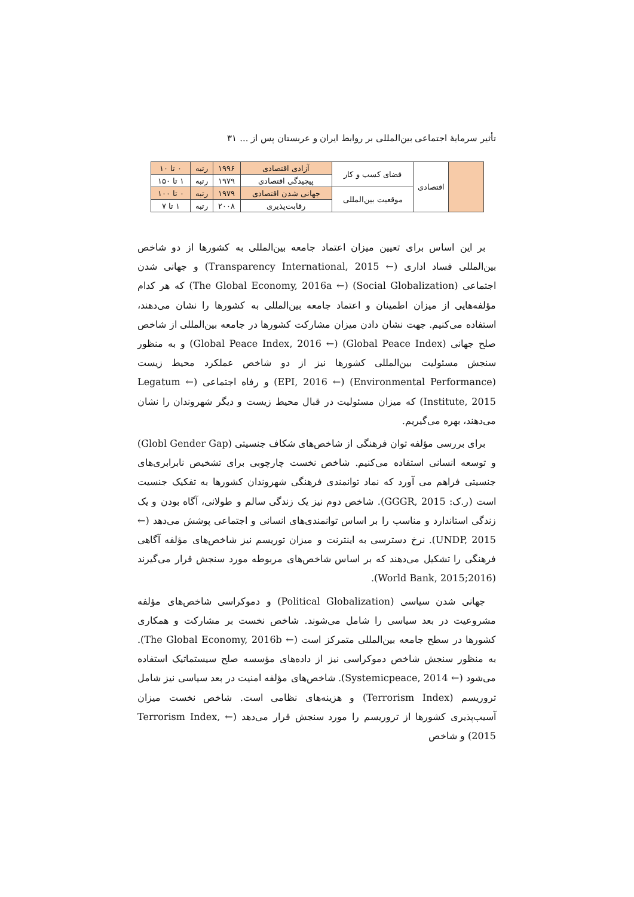تأثیر سرمایهٔ اجتماعی بین‌المللی بر روابط ایران و عربستان پس از ... ۳۱
| | اقتصادی | فضای کسب و کار | آزادی اقتصادی | ۱۹۹۶ | رتبه | ۰ تا ۱۰ |
| | | | پیچیدگی اقتصادی | ۱۹۷۹ | رتبه | ۱ تا ۱۵۰ |
| | | موقعیت بین‌المللی | جهانی شدن اقتصادی | ۱۹۷۹ | رتبه | ۰ تا ۱۰۰ |
| | | | رقابت‌پذیری | ۲۰۰۸ | رتبه | ۱ تا ۷ |
بر این اساس برای تعیین میزان اعتماد جامعه بین‌المللی به کشورها از دو شاخص بین‌المللی فساد اداری (← Transparency International, 2015) و جهانی شدن اجتماعی (Social Globalization) (← The Global Economy, 2016a) که هر کدام مؤلفه‌هایی از میزان اطمینان و اعتماد جامعه بین‌المللی به کشورها را نشان می‌دهند، استفاده می‌کنیم. جهت نشان دادن میزان مشارکت کشورها در جامعه بین‌المللی از شاخص صلح جهانی (Global Peace Index) (← Global Peace Index, 2016) و به منظور سنجش مسئولیت بین‌المللی کشورها نیز از دو شاخص عملکرد محیط زیست (Environmental Performance) (← EPI, 2016) و رفاه اجتماعی (← Legatum Institute, 2015) که میزان مسئولیت در قبال محیط زیست و دیگر شهروندان را نشان می‌دهند، بهره می‌گیریم.
برای بررسی مؤلفه توان فرهنگی از شاخص‌های شکاف جنسیتی (Globl Gender Gap) و توسعه انسانی استفاده می‌کنیم. شاخص نخست چارچوبی برای تشخیص نابرابری‌های جنسیتی فراهم می آورد که نماد توانمندی فرهنگی شهروندان کشورها به تفکیک جنسیت است (ر.ک: GGGR, 2015). شاخص دوم نیز یک زندگی سالم و طولانی، آگاه بودن و یک زندگی استاندارد و مناسب را بر اساس توانمندی‌های انسانی و اجتماعی پوشش می‌دهد (← UNDP, 2015). نرخ دسترسی به اینترنت و میزان توریسم نیز شاخص‌های مؤلفه آگاهی فرهنگی را تشکیل می‌دهند که بر اساس شاخص‌های مربوطه مورد سنجش قرار می‌گیرند (World Bank, 2015;2016).
جهانی شدن سیاسی (Political Globalization) و دموکراسی شاخص‌های مؤلفه مشروعیت در بعد سیاسی را شامل می‌شوند. شاخص نخست بر مشارکت و همکاری کشورها در سطح جامعه بین‌المللی متمرکز است (← The Global Economy, 2016b). به منظور سنجش شاخص دموکراسی نیز از داده‌های مؤسسه صلح سیستماتیک استفاده می‌شود (← Systemicpeace, 2014). شاخص‌های مؤلفه امنیت در بعد سیاسی نیز شامل تروریسم (Terrorism Index) و هزینه‌های نظامی است. شاخص نخست میزان آسیب‌پذیری کشورها از تروریسم را مورد سنجش قرار می‌دهد (← Terrorism Index, 2015) و شاخص